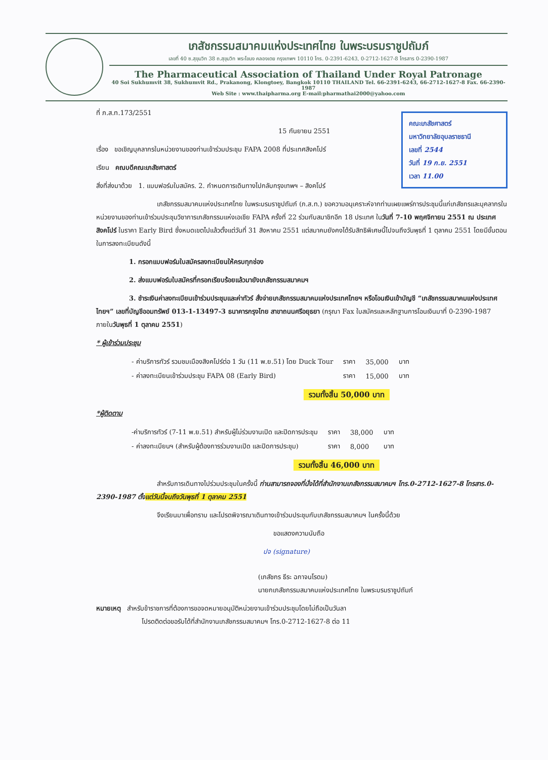เภสัชกรรมสมาคมแห่งประเทศไทย ในพระบรมราชูปถัมภ์
เลขที่ 40 ซ.สุขุมวิท 38 ถ.สุขุมวิท พระโขนง คลองเตย กรุงเทพฯ 10110 โทร. 0-2391-6243, 0-2712-1627-8 โทรสาร 0-2390-1987
The Pharmaceutical Association of Thailand Under Royal Patronage
40 Soi Sukhumvit 38, Sukhumvit Rd., Prakanong, Klongtoey, Bangkok 10110 THAILAND Tel. 66-2391-6243, 66-2712-1627-8 Fax. 66-2390-1987
Web Site : www.thaipharma.org E-mail:pharmathai2000@yahoo.com
คณะเภสัชศาสตร์
มหาวิทยาลัยอุบลราชธานี
เลขที่ 2544
วันที่ 19 ก.ย. 2551
เวลา 11.00
ที่ ภ.ส.ท.173/2551
15 กันยายน 2551
เรื่อง ขอเชิญบุคลากรในหน่วยงานของท่านเข้าร่วมประชุม FAPA 2008 ที่ประเทศสิงคโปร์
เรียน คณบดีคณะเภสัชศาสตร์
สิ่งที่ส่งมาด้วย 1. แบบฟอร์มใบสมัคร. 2. กำหนดการเดินทางไปกลับกรุงเทพฯ – สิงคโปร์
เภสัชกรรมสมาคมแห่งประเทศไทย ในพระบรมราชูปถัมภ์ (ภ.ส.ท.) ขอความอนุเคราะห์จากท่านเผยแพร่การประชุมนี้แก่เภสัชกรและบุคลากรในหน่วยงานของท่านเข้าร่วมประชุมวิชาการเภสัชกรรมแห่งเอเชีย FAPA ครั้งที่ 22 ร่วมกับสมาชิกอีก 18 ประเทศ ในวันที่ 7-10 พฤศจิกายน 2551 ณ ประเทศสิงคโปร์ ในราคา Early Bird ซึ่งหมดเขตไปแล้วตั้งแต่วันที่ 31 สิงหาคม 2551 แต่สมาคมยังคงได้รับสิทธิพิเศษนี้ไปจนถึงวันพุธที่ 1 ตุลาคม 2551 โดยมีขั้นตอนในการลงทะเบียนดังนี้
1. กรอกแบบฟอร์มใบสมัครลงทะเบียนให้ครบทุกช่อง
2. ส่งแบบฟอร์มใบสมัครที่กรอกเรียบร้อยแล้วมายังเภสัชกรรมสมาคมฯ
3. ชำระเงินค่าลงทะเบียนเข้าร่วมประชุมและค่าทัวร์ สั่งจ่ายเภสัชกรรมสมาคมแห่งประเทศไทยฯ หรือโอนเงินเข้าบัญชี “เภสัชกรรมสมาคมแห่งประเทศไทยฯ” เลขที่บัญชีออมทรัพย์ 013-1-13497-3 ธนาคารกรุงไทย สาขาถนนศรีอยุธยา (กรุณา Fax ใบสมัครและหลักฐานการโอนเงินมาที่ 0-2390-1987 ภายในวันพุธที่ 1 ตุลาคม 2551)
* ผู้เข้าร่วมประชุม
| - ค่าบริการทัวร์ รวมชมเมืองสิงคโปร์ต่อ 1 วัน (11 พ.ย.51) โดย Duck Tour | ราคา | 35,000 | บาท |
| - ค่าลงทะเบียนเข้าร่วมประชุม FAPA 08 (Early Bird) | ราคา | 15,000 | บาท |
รวมทั้งสิ้น 50,000 บาท
*ผู้ติดตาม
| -ค่าบริการทัวร์ (7-11 พ.ย.51) สำหรับผู้ไม่ร่วมงานเปิด และปิดการประชุม | ราคา | 38,000 | บาท |
| - ค่าลงทะเบียนฯ (สำหรับผู้ต้องการร่วมงานเปิด และปิดการประชุม) | ราคา | 8,000 | บาท |
รวมทั้งสิ้น 46,000 บาท
สำหรับการเดินทางไปร่วมประชุมในครั้งนี้ ท่านสามารถจองที่นั่งได้ที่สำนักงานเภสัชกรรมสมาคมฯ โทร.0-2712-1627-8 โทรสาร.0-2390-1987 ตั้งแต่วันนี้จนถึงวันพุธที่ 1 ตุลาคม 2551
จึงเรียนมาเพื่อทราบ และโปรดพิจารณาเดินทางเข้าร่วมประชุมกับเภสัชกรรมสมาคมฯ ในครั้งนี้ด้วย
ขอแสดงความนับถือ
ปจ (signature)
(เภสัชกร ธีระ ฉกาจนโรดม)
นายกเภสัชกรรมสมาคมแห่งประเทศไทย ในพระบรมราชูปถัมภ์
หมายเหตุ สำหรับข้าราชการที่ต้องการขอจดหมายอนุมัติหน่วยงานเข้าร่วมประชุมโดยไม่ถือเป็นวันลา
โปรดติดต่อขอรับได้ที่สำนักงานเภสัชกรรมสมาคมฯ โทร.0-2712-1627-8 ต่อ 11